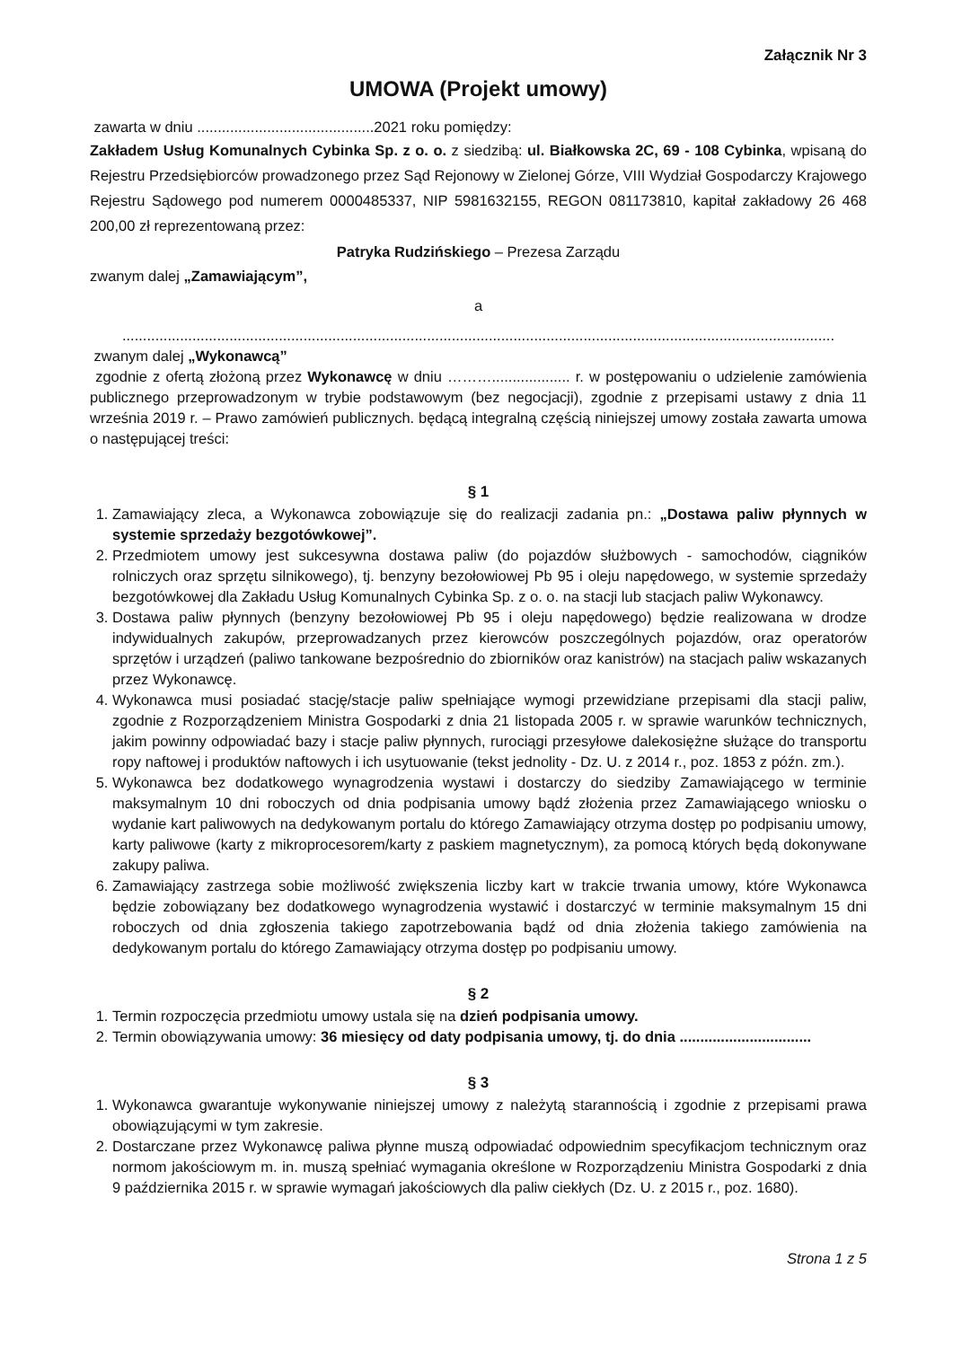Załącznik Nr 3
UMOWA (Projekt umowy)
zawarta w dniu ...........................................2021 roku pomiędzy:
Zakładem Usług Komunalnych Cybinka Sp. z o. o. z siedzibą: ul. Białkowska 2C, 69 - 108 Cybinka, wpisaną do Rejestru Przedsiębiorców prowadzonego przez Sąd Rejonowy w Zielonej Górze, VIII Wydział Gospodarczy Krajowego Rejestru Sądowego pod numerem 0000485337, NIP 5981632155, REGON 081173810, kapitał zakładowy 26 468 200,00 zł reprezentowaną przez:
Patryka Rudzińskiego – Prezesa Zarządu
zwanym dalej „Zamawiającym”,
a
.............................................................................................................................................................................
zwanym dalej „Wykonawcą”
zgodnie z ofertą złożoną przez Wykonawcę w dniu ………................... r. w postępowaniu o udzielenie zamówienia publicznego przeprowadzonym w trybie podstawowym (bez negocjacji), zgodnie z przepisami ustawy z dnia 11 września 2019 r. – Prawo zamówień publicznych. będącą integralną częścią niniejszej umowy została zawarta umowa o następującej treści:
§ 1
1. Zamawiający zleca, a Wykonawca zobowiązuje się do realizacji zadania pn.: „Dostawa paliw płynnych w systemie sprzedaży bezgotówkowej”.
2. Przedmiotem umowy jest sukcesywna dostawa paliw (do pojazdów służbowych - samochodów, ciągników rolniczych oraz sprzętu silnikowego), tj. benzyny bezołowiowej Pb 95 i oleju napędowego, w systemie sprzedaży bezgotówkowej dla Zakładu Usług Komunalnych Cybinka Sp. z o. o. na stacji lub stacjach paliw Wykonawcy.
3. Dostawa paliw płynnych (benzyny bezołowiowej Pb 95 i oleju napędowego) będzie realizowana w drodze indywidualnych zakupów, przeprowadzanych przez kierowców poszczególnych pojazdów, oraz operatorów sprzętów i urządzeń (paliwo tankowane bezpośrednio do zbiorników oraz kanistrów) na stacjach paliw wskazanych przez Wykonawcę.
4. Wykonawca musi posiadać stację/stacje paliw spełniające wymogi przewidziane przepisami dla stacji paliw, zgodnie z Rozporządzeniem Ministra Gospodarki z dnia 21 listopada 2005 r. w sprawie warunków technicznych, jakim powinny odpowiadać bazy i stacje paliw płynnych, rurociągi przesyłowe dalekosiężne służące do transportu ropy naftowej i produktów naftowych i ich usytuowanie (tekst jednolity - Dz. U. z 2014 r., poz. 1853 z późn. zm.).
5. Wykonawca bez dodatkowego wynagrodzenia wystawi i dostarczy do siedziby Zamawiającego w terminie maksymalnym 10 dni roboczych od dnia podpisania umowy bądź złożenia przez Zamawiającego wniosku o wydanie kart paliwowych na dedykowanym portalu do którego Zamawiający otrzyma dostęp po podpisaniu umowy, karty paliwowe (karty z mikroprocesorem/karty z paskiem magnetycznym), za pomocą których będą dokonywane zakupy paliwa.
6. Zamawiający zastrzega sobie możliwość zwiększenia liczby kart w trakcie trwania umowy, które Wykonawca będzie zobowiązany bez dodatkowego wynagrodzenia wystawić i dostarczyć w terminie maksymalnym 15 dni roboczych od dnia zgłoszenia takiego zapotrzebowania bądź od dnia złożenia takiego zamówienia na dedykowanym portalu do którego Zamawiający otrzyma dostęp po podpisaniu umowy.
§ 2
1. Termin rozpoczęcia przedmiotu umowy ustala się na dzień podpisania umowy.
2. Termin obowiązywania umowy: 36 miesięcy od daty podpisania umowy, tj. do dnia ................................
§ 3
1. Wykonawca gwarantuje wykonywanie niniejszej umowy z należytą starannością i zgodnie z przepisami prawa obowiązującymi w tym zakresie.
2. Dostarczane przez Wykonawcę paliwa płynne muszą odpowiadać odpowiednim specyfikacjom technicznym oraz normom jakościowym m. in. muszą spełniać wymagania określone w Rozporządzeniu Ministra Gospodarki z dnia 9 października 2015 r. w sprawie wymagań jakościowych dla paliw ciekłych (Dz. U. z 2015 r., poz. 1680).
Strona 1 z 5